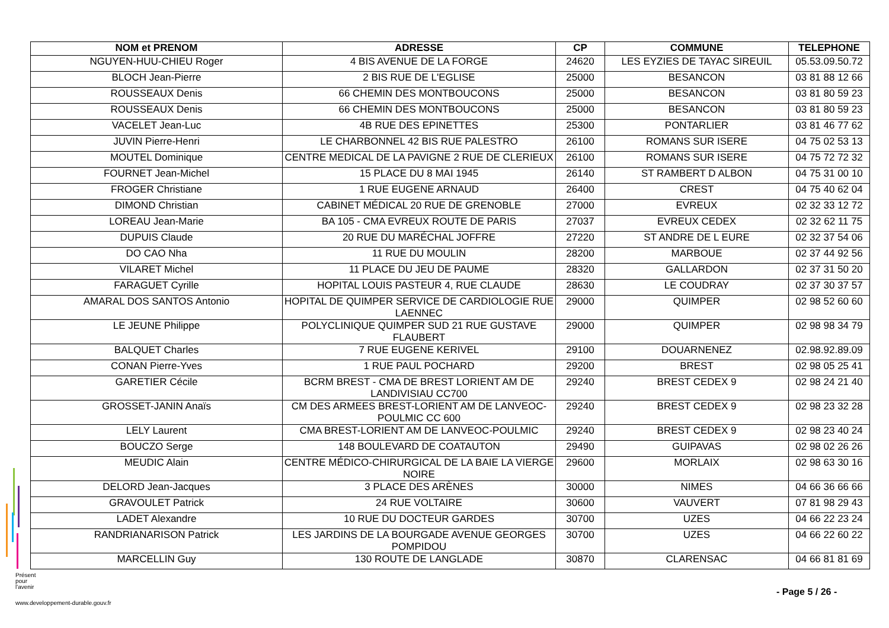| NOM et PRENOM | ADRESSE | CP | COMMUNE | TELEPHONE |
| --- | --- | --- | --- | --- |
| NGUYEN-HUU-CHIEU Roger | 4 BIS AVENUE DE LA FORGE | 24620 | LES EYZIES DE TAYAC SIREUIL | 05.53.09.50.72 |
| BLOCH Jean-Pierre | 2 BIS RUE DE L'EGLISE | 25000 | BESANCON | 03 81 88 12 66 |
| ROUSSEAUX Denis | 66 CHEMIN DES MONTBOUCONS | 25000 | BESANCON | 03 81 80 59 23 |
| ROUSSEAUX Denis | 66 CHEMIN DES MONTBOUCONS | 25000 | BESANCON | 03 81 80 59 23 |
| VACELET Jean-Luc | 4B RUE DES EPINETTES | 25300 | PONTARLIER | 03 81 46 77 62 |
| JUVIN Pierre-Henri | LE CHARBONNEL 42 BIS RUE PALESTRO | 26100 | ROMANS SUR ISERE | 04 75 02 53 13 |
| MOUTEL Dominique | CENTRE MEDICAL DE LA PAVIGNE 2 RUE DE CLERIEUX | 26100 | ROMANS SUR ISERE | 04 75 72 72 32 |
| FOURNET Jean-Michel | 15 PLACE DU 8 MAI 1945 | 26140 | ST RAMBERT D ALBON | 04 75 31 00 10 |
| FROGER Christiane | 1 RUE EUGENE ARNAUD | 26400 | CREST | 04 75 40 62 04 |
| DIMOND Christian | CABINET MÉDICAL 20 RUE DE GRENOBLE | 27000 | EVREUX | 02 32 33 12 72 |
| LOREAU Jean-Marie | BA 105 - CMA EVREUX ROUTE DE PARIS | 27037 | EVREUX CEDEX | 02 32 62 11 75 |
| DUPUIS Claude | 20 RUE DU MARÉCHAL JOFFRE | 27220 | ST ANDRE DE L EURE | 02 32 37 54 06 |
| DO CAO Nha | 11 RUE DU MOULIN | 28200 | MARBOUE | 02 37 44 92 56 |
| VILARET Michel | 11 PLACE DU JEU DE PAUME | 28320 | GALLARDON | 02 37 31 50 20 |
| FARAGUET Cyrille | HOPITAL LOUIS PASTEUR 4, RUE CLAUDE | 28630 | LE COUDRAY | 02 37 30 37 57 |
| AMARAL DOS SANTOS Antonio | HOPITAL DE QUIMPER SERVICE DE CARDIOLOGIE RUE LAENNEC | 29000 | QUIMPER | 02 98 52 60 60 |
| LE JEUNE Philippe | POLYCLINIQUE QUIMPER SUD 21 RUE GUSTAVE FLAUBERT | 29000 | QUIMPER | 02 98 98 34 79 |
| BALQUET Charles | 7 RUE EUGENE KERIVEL | 29100 | DOUARNENEZ | 02.98.92.89.09 |
| CONAN Pierre-Yves | 1 RUE PAUL POCHARD | 29200 | BREST | 02 98 05 25 41 |
| GARETIER Cécile | BCRM BREST - CMA DE BREST LORIENT AM DE LANDIVISIAU CC700 | 29240 | BREST CEDEX 9 | 02 98 24 21 40 |
| GROSSET-JANIN Anaïs | CM DES ARMEES BREST-LORIENT AM DE LANVEOC-POULMIC CC 600 | 29240 | BREST CEDEX 9 | 02 98 23 32 28 |
| LELY Laurent | CMA BREST-LORIENT AM DE LANVEOC-POULMIC | 29240 | BREST CEDEX 9 | 02 98 23 40 24 |
| BOUCZO Serge | 148 BOULEVARD DE COATAUTON | 29490 | GUIPAVAS | 02 98 02 26 26 |
| MEUDIC Alain | CENTRE MÉDICO-CHIRURGICAL DE LA BAIE LA VIERGE NOIRE | 29600 | MORLAIX | 02 98 63 30 16 |
| DELORD Jean-Jacques | 3 PLACE DES ARÈNES | 30000 | NIMES | 04 66 36 66 66 |
| GRAVOULET Patrick | 24 RUE VOLTAIRE | 30600 | VAUVERT | 07 81 98 29 43 |
| LADET Alexandre | 10 RUE DU DOCTEUR GARDES | 30700 | UZES | 04 66 22 23 24 |
| RANDRIANARISON Patrick | LES JARDINS DE LA BOURGADE AVENUE GEORGES POMPIDOU | 30700 | UZES | 04 66 22 60 22 |
| MARCELLIN Guy | 130 ROUTE DE LANGLADE | 30870 | CLARENSAC | 04 66 81 81 69 |
Présent
pour
l'avenir
www.developpement-durable.gouv.fr
- Page 5 / 26 -